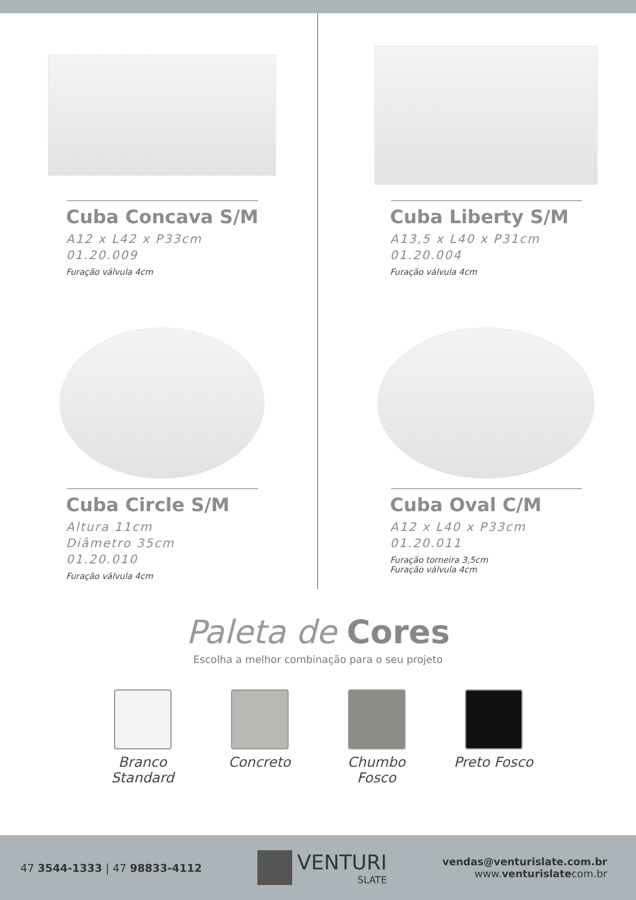Cuba Concava S/M
A12 x L42 x P33cm
01.20.009
Furação válvula 4cm
Cuba Liberty S/M
A13,5 x L40 x P31cm
01.20.004
Furação válvula 4cm
Cuba Circle S/M
Altura 11cm
Diâmetro 35cm
01.20.010
Furação válvula 4cm
Cuba Oval C/M
A12 x L40 x P33cm
01.20.011
Furação torneira 3,5cm
Furação válvula 4cm
Paleta de Cores
Escolha a melhor combinação para o seu projeto
Branco Standard
Concreto Chumbo Fosco
Preto Fosco
47 3544-1333 | 47 98833-4112
VENTURI
SLATE
vendas@venturislate.com.br
www.venturislatecom.br